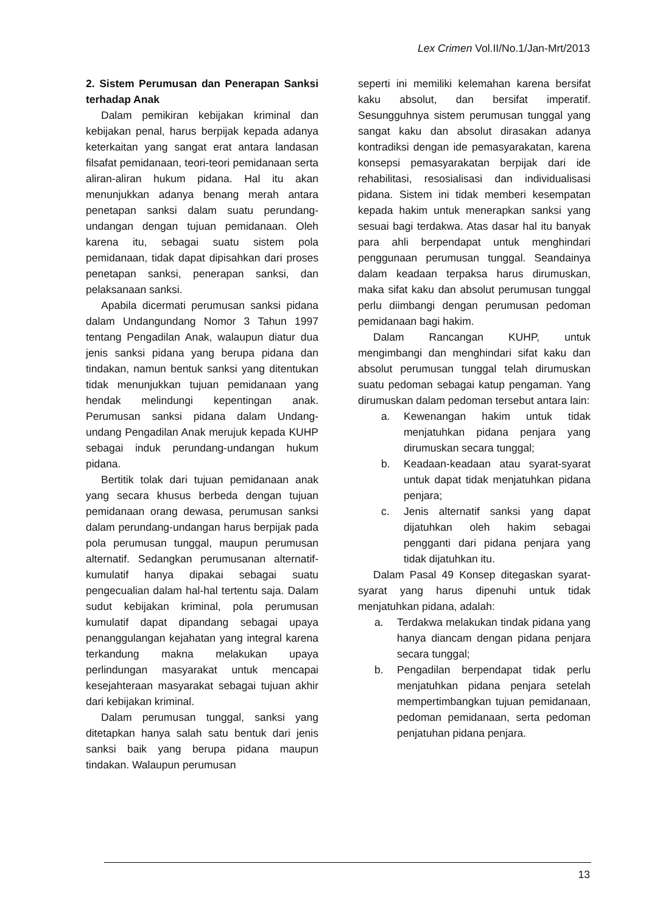Lex Crimen Vol.II/No.1/Jan-Mrt/2013
2. Sistem Perumusan dan Penerapan Sanksi terhadap Anak
Dalam pemikiran kebijakan kriminal dan kebijakan penal, harus berpijak kepada adanya keterkaitan yang sangat erat antara landasan filsafat pemidanaan, teori-teori pemidanaan serta aliran-aliran hukum pidana. Hal itu akan menunjukkan adanya benang merah antara penetapan sanksi dalam suatu perundang-undangan dengan tujuan pemidanaan. Oleh karena itu, sebagai suatu sistem pola pemidanaan, tidak dapat dipisahkan dari proses penetapan sanksi, penerapan sanksi, dan pelaksanaan sanksi.
Apabila dicermati perumusan sanksi pidana dalam Undangundang Nomor 3 Tahun 1997 tentang Pengadilan Anak, walaupun diatur dua jenis sanksi pidana yang berupa pidana dan tindakan, namun bentuk sanksi yang ditentukan tidak menunjukkan tujuan pemidanaan yang hendak melindungi kepentingan anak. Perumusan sanksi pidana dalam Undang-undang Pengadilan Anak merujuk kepada KUHP sebagai induk perundang-undangan hukum pidana.
Bertitik tolak dari tujuan pemidanaan anak yang secara khusus berbeda dengan tujuan pemidanaan orang dewasa, perumusan sanksi dalam perundang-undangan harus berpijak pada pola perumusan tunggal, maupun perumusan alternatif. Sedangkan perumusanan alternatif-kumulatif hanya dipakai sebagai suatu pengecualian dalam hal-hal tertentu saja. Dalam sudut kebijakan kriminal, pola perumusan kumulatif dapat dipandang sebagai upaya penanggulangan kejahatan yang integral karena terkandung makna melakukan upaya perlindungan masyarakat untuk mencapai kesejahteraan masyarakat sebagai tujuan akhir dari kebijakan kriminal.
Dalam perumusan tunggal, sanksi yang ditetapkan hanya salah satu bentuk dari jenis sanksi baik yang berupa pidana maupun tindakan. Walaupun perumusan
seperti ini memiliki kelemahan karena bersifat kaku absolut, dan bersifat imperatif. Sesungguhnya sistem perumusan tunggal yang sangat kaku dan absolut dirasakan adanya kontradiksi dengan ide pemasyarakatan, karena konsepsi pemasyarakatan berpijak dari ide rehabilitasi, resosialisasi dan individualisasi pidana. Sistem ini tidak memberi kesempatan kepada hakim untuk menerapkan sanksi yang sesuai bagi terdakwa. Atas dasar hal itu banyak para ahli berpendapat untuk menghindari penggunaan perumusan tunggal. Seandainya dalam keadaan terpaksa harus dirumuskan, maka sifat kaku dan absolut perumusan tunggal perlu diimbangi dengan perumusan pedoman pemidanaan bagi hakim.
Dalam Rancangan KUHP, untuk mengimbangi dan menghindari sifat kaku dan absolut perumusan tunggal telah dirumuskan suatu pedoman sebagai katup pengaman. Yang dirumuskan dalam pedoman tersebut antara lain:
a. Kewenangan hakim untuk tidak menjatuhkan pidana penjara yang dirumuskan secara tunggal;
b. Keadaan-keadaan atau syarat-syarat untuk dapat tidak menjatuhkan pidana penjara;
c. Jenis alternatif sanksi yang dapat dijatuhkan oleh hakim sebagai pengganti dari pidana penjara yang tidak dijatuhkan itu.
Dalam Pasal 49 Konsep ditegaskan syarat-syarat yang harus dipenuhi untuk tidak menjatuhkan pidana, adalah:
a. Terdakwa melakukan tindak pidana yang hanya diancam dengan pidana penjara secara tunggal;
b. Pengadilan berpendapat tidak perlu menjatuhkan pidana penjara setelah mempertimbangkan tujuan pemidanaan, pedoman pemidanaan, serta pedoman penjatuhan pidana penjara.
13